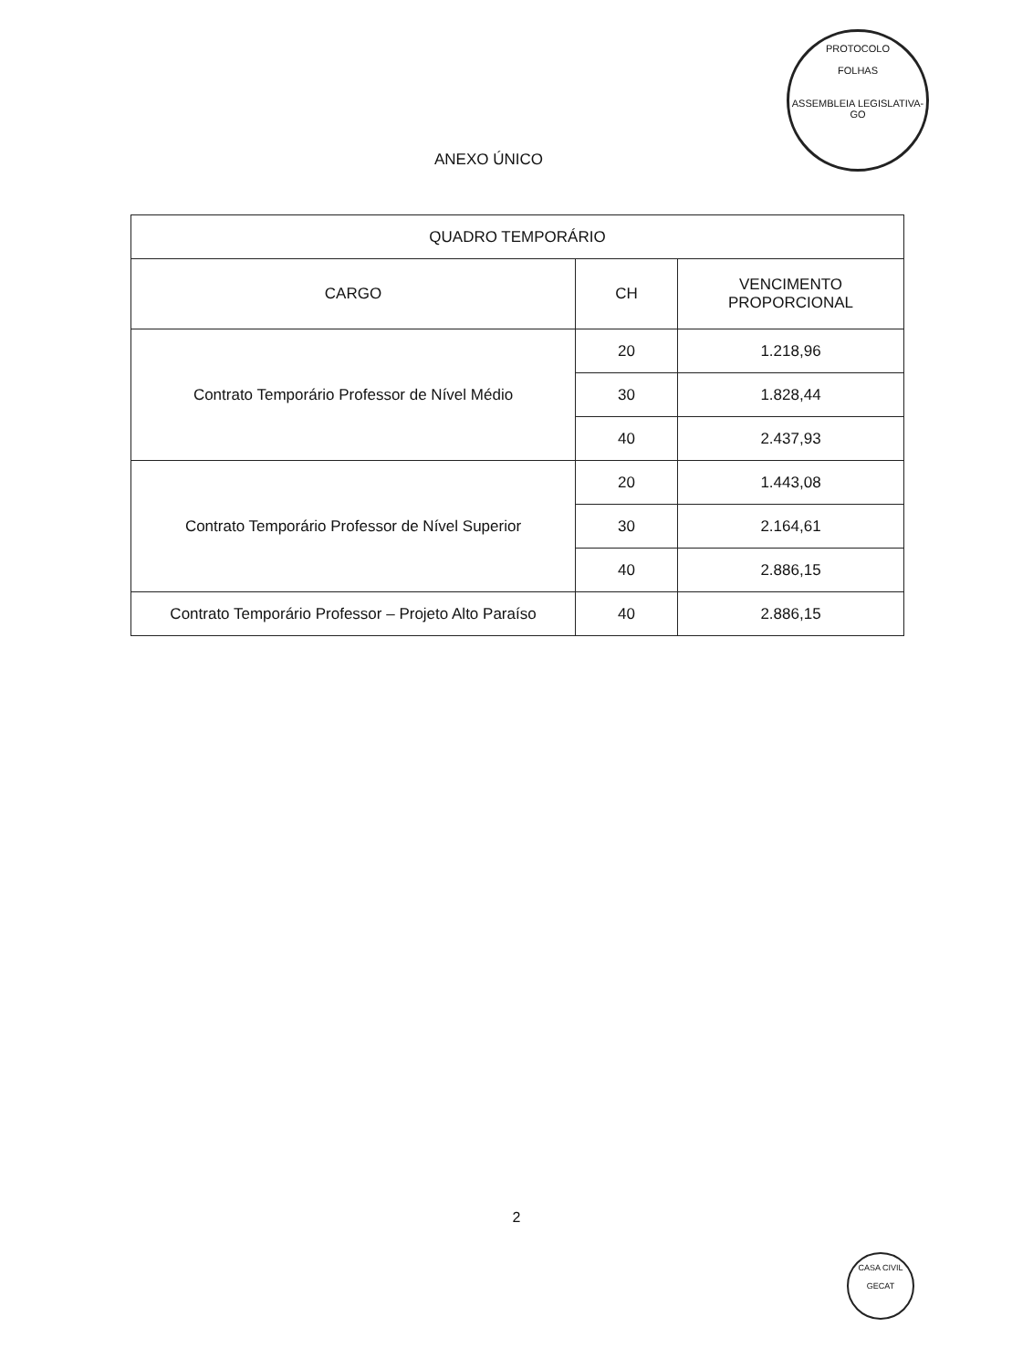PROTOCOLO
FOLHAS
ASSEMBLEIA LEGISLATIVA-GO
ANEXO ÚNICO
| QUADRO TEMPORÁRIO | | |
| --- | --- | --- |
| CARGO | CH | VENCIMENTO PROPORCIONAL |
| Contrato Temporário Professor de Nível Médio | 20 | 1.218,96 |
| | 30 | 1.828,44 |
| | 40 | 2.437,93 |
| Contrato Temporário Professor de Nível Superior | 20 | 1.443,08 |
| | 30 | 2.164,61 |
| | 40 | 2.886,15 |
| Contrato Temporário Professor – Projeto Alto Paraíso | 40 | 2.886,15 |
2
CASA CIVIL
GECAT